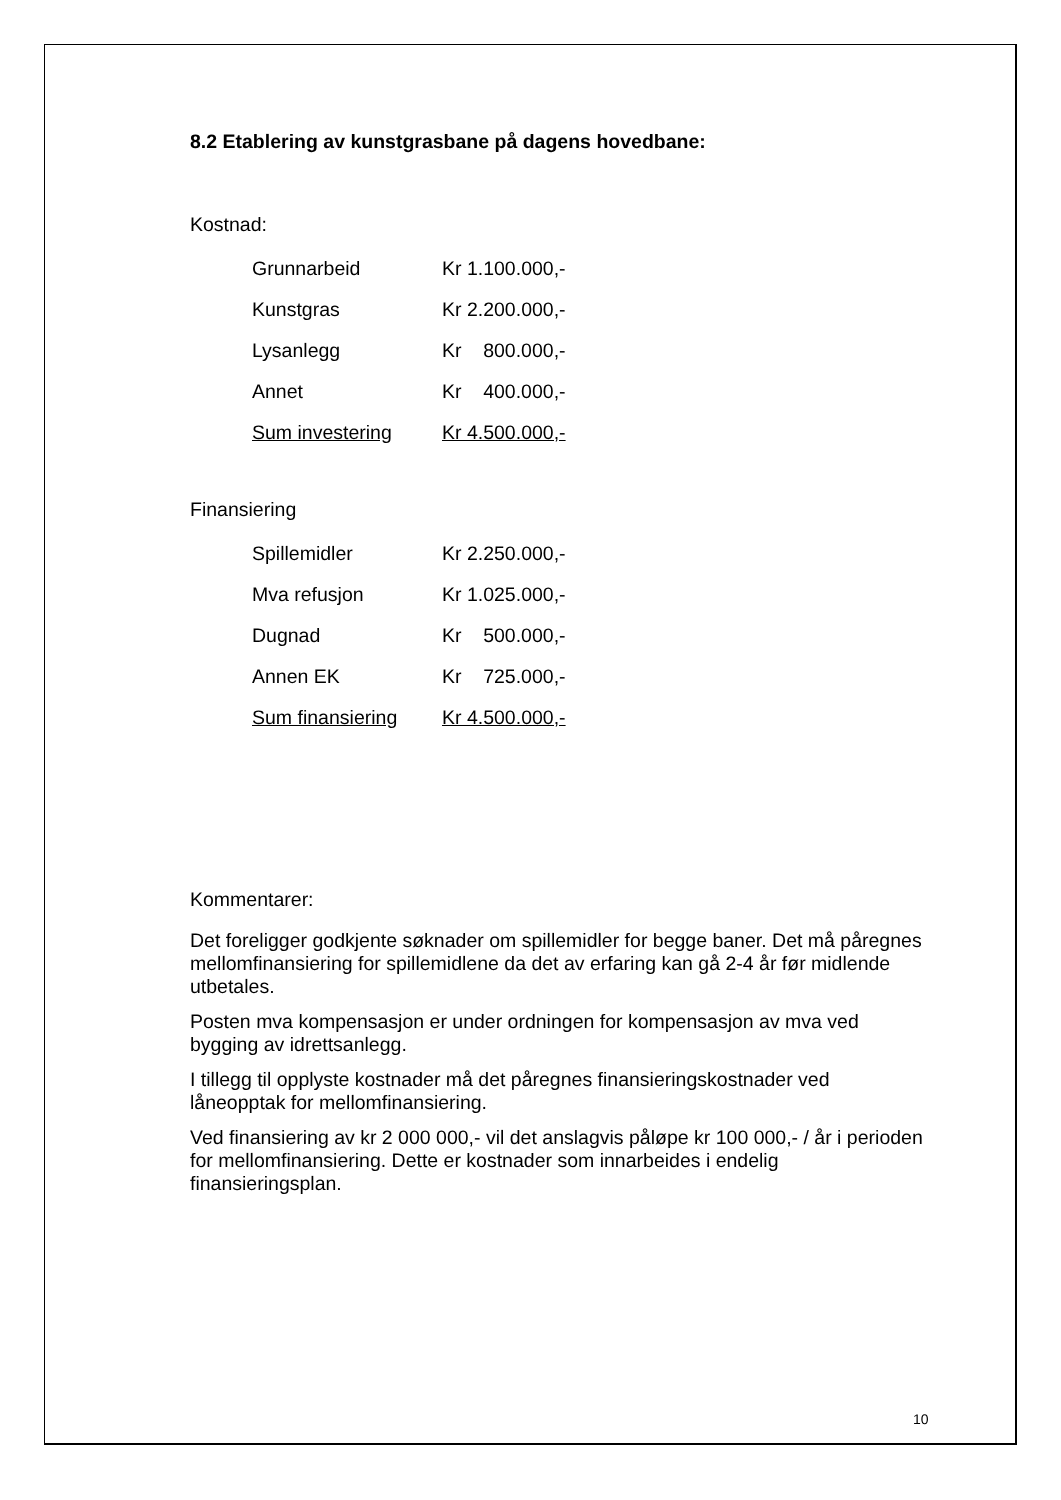8.2 Etablering av kunstgrasbane på dagens hovedbane:
Kostnad:
| Grunnarbeid | Kr 1.100.000,- |
| Kunstgras | Kr 2.200.000,- |
| Lysanlegg | Kr 800.000,- |
| Annet | Kr 400.000,- |
| Sum investering | Kr 4.500.000,- |
Finansiering
| Spillemidler | Kr 2.250.000,- |
| Mva refusjon | Kr 1.025.000,- |
| Dugnad | Kr 500.000,- |
| Annen EK | Kr 725.000,- |
| Sum finansiering | Kr 4.500.000,- |
Kommentarer:
Det foreligger godkjente søknader om spillemidler for begge baner. Det må påregnes mellomfinansiering for spillemidlene da det av erfaring kan gå 2-4 år før midlende utbetales.
Posten mva kompensasjon er under ordningen for kompensasjon av mva ved bygging av idrettsanlegg.
I tillegg til opplyste kostnader må det påregnes finansieringskostnader ved låneopptak for mellomfinansiering.
Ved finansiering av kr 2 000 000,- vil det anslagvis påløpe kr 100 000,- / år i perioden for mellomfinansiering. Dette er kostnader som innarbeides i endelig finansieringsplan.
10